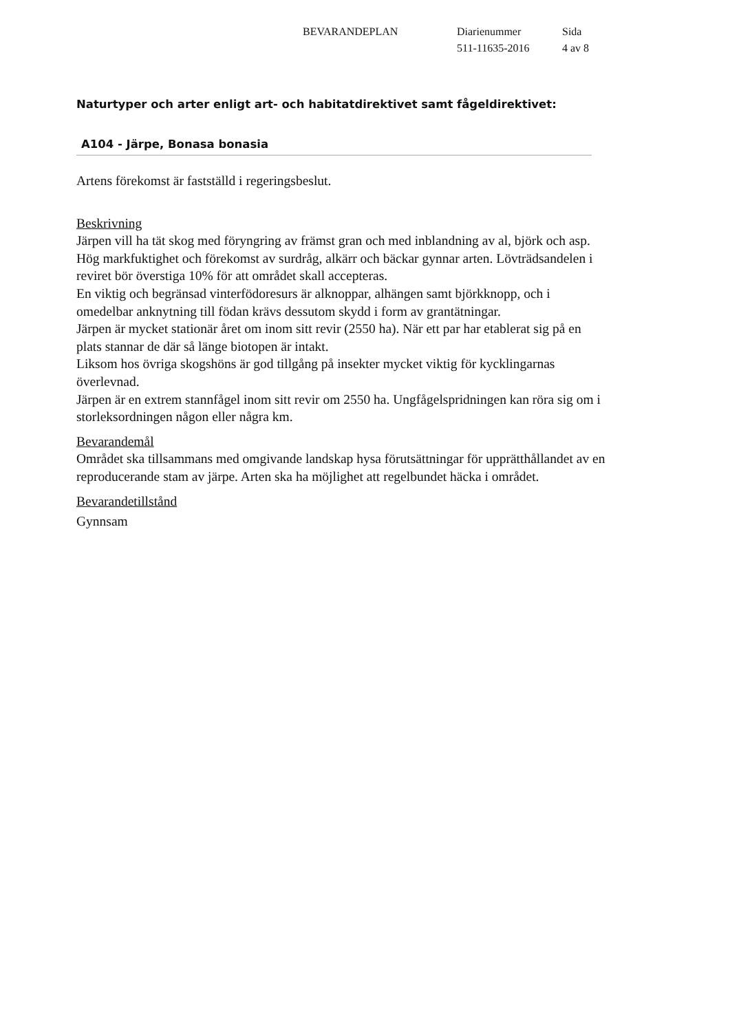BEVARANDEPLAN Diarienummer
511-11635-2016
Sida
4 av 8
Naturtyper och arter enligt art- och habitatdirektivet samt fågeldirektivet:
A104 - Järpe, Bonasa bonasia
Artens förekomst är fastställd i regeringsbeslut.
Beskrivning
Järpen vill ha tät skog med föryngring av främst gran och med inblandning av al, björk och asp. Hög markfuktighet och förekomst av surdråg, alkärr och bäckar gynnar arten. Lövträdsandelen i reviret bör överstiga 10% för att området skall accepteras.
En viktig och begränsad vinterfödoresurs är alknoppar, alhängen samt björkknopp, och i omedelbar anknytning till födan krävs dessutom skydd i form av grantätningar.
Järpen är mycket stationär året om inom sitt revir (2550 ha). När ett par har etablerat sig på en plats stannar de där så länge biotopen är intakt.
Liksom hos övriga skogshöns är god tillgång på insekter mycket viktig för kycklingarnas överlevnad.
Järpen är en extrem stannfågel inom sitt revir om 2550 ha. Ungfågelspridningen kan röra sig om i storleksordningen någon eller några km.
Bevarandemål
Området ska tillsammans med omgivande landskap hysa förutsättningar för upprätthållandet av en reproducerande stam av järpe. Arten ska ha möjlighet att regelbundet häcka i området.
Bevarandetillstånd
Gynnsam